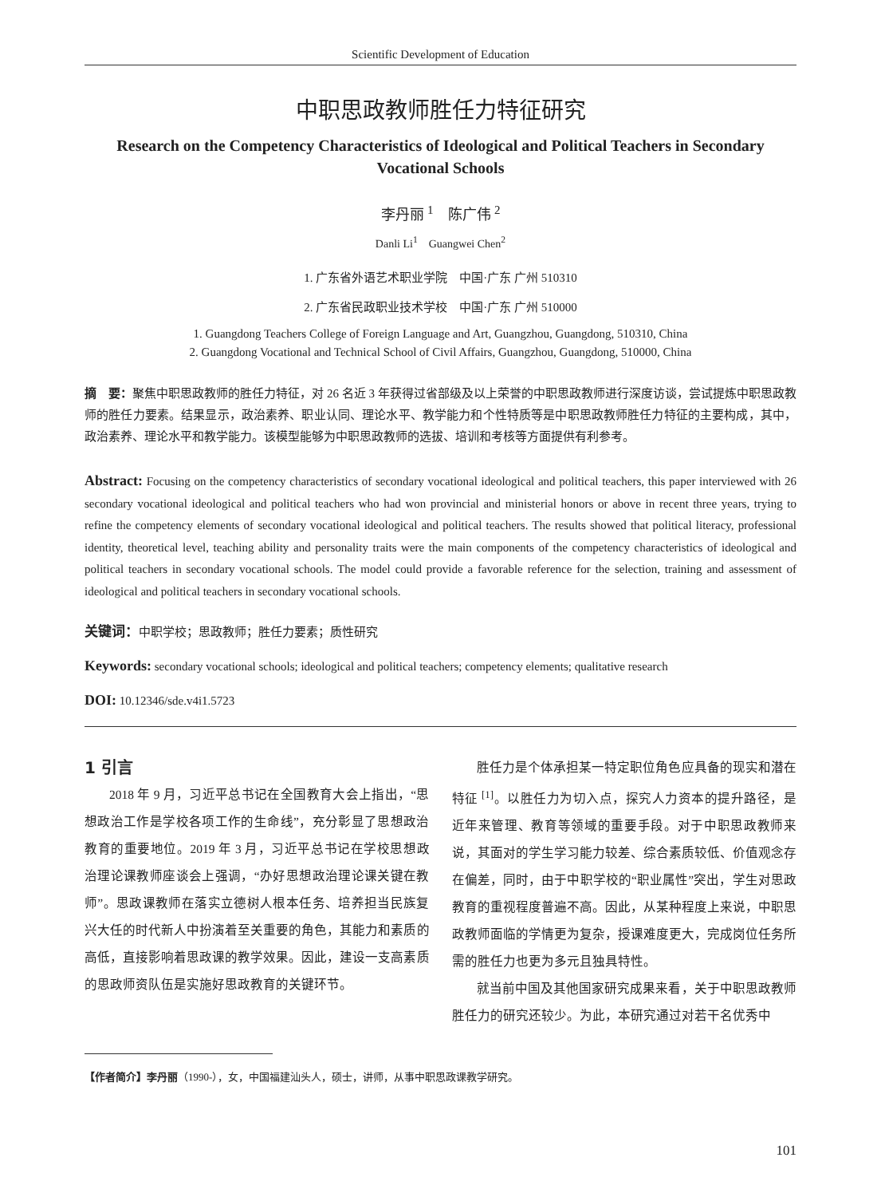Scientific Development of Education
中职思政教师胜任力特征研究
Research on the Competency Characteristics of Ideological and Political Teachers in Secondary Vocational Schools
李丹丽 <sup>1</sup>　陈广伟 <sup>2</sup>
Danli Li<sup>1</sup>　Guangwei Chen<sup>2</sup>
1. 广东省外语艺术职业学院　中国·广东 广州 510310
2. 广东省民政职业技术学校　中国·广东 广州 510000
1. Guangdong Teachers College of Foreign Language and Art, Guangzhou, Guangdong, 510310, China
2. Guangdong Vocational and Technical School of Civil Affairs, Guangzhou, Guangdong, 510000, China
摘　要：聚焦中职思政教师的胜任力特征，对 26 名近 3 年获得过省部级及以上荣誉的中职思政教师进行深度访谈，尝试提炼中职思政教师的胜任力要素。结果显示，政治素养、职业认同、理论水平、教学能力和个性特质等是中职思政教师胜任力特征的主要构成，其中，政治素养、理论水平和教学能力。该模型能够为中职思政教师的选拔、培训和考核等方面提供有利参考。
Abstract: Focusing on the competency characteristics of secondary vocational ideological and political teachers, this paper interviewed with 26 secondary vocational ideological and political teachers who had won provincial and ministerial honors or above in recent three years, trying to refine the competency elements of secondary vocational ideological and political teachers. The results showed that political literacy, professional identity, theoretical level, teaching ability and personality traits were the main components of the competency characteristics of ideological and political teachers in secondary vocational schools. The model could provide a favorable reference for the selection, training and assessment of ideological and political teachers in secondary vocational schools.
关键词：中职学校；思政教师；胜任力要素；质性研究
Keywords: secondary vocational schools; ideological and political teachers; competency elements; qualitative research
DOI: 10.12346/sde.v4i1.5723
1 引言
2018 年 9 月，习近平总书记在全国教育大会上指出，“思想政治工作是学校各项工作的生命线”，充分彰显了思想政治教育的重要地位。2019 年 3 月，习近平总书记在学校思想政治理论课教师座谈会上强调，“办好思想政治理论课关键在教师”。思政课教师在落实立德树人根本任务、培养担当民族复兴大任的时代新人中扮演着至关重要的角色，其能力和素质的高低，直接影响着思政课的教学效果。因此，建设一支高素质的思政师资队伍是实施好思政教育的关键环节。
胜任力是个体承担某一特定职位角色应具备的现实和潜在特征 <sup>[1]</sup>。以胜任力为切入点，探究人力资本的提升路径，是近年来管理、教育等领域的重要手段。对于中职思政教师来说，其面对的学生学习能力较差、综合素质较低、价值观念存在偏差，同时，由于中职学校的“职业属性”突出，学生对思政教育的重视程度普遍不高。因此，从某种程度上来说，中职思政教师面临的学情更为复杂，授课难度更大，完成岗位任务所需的胜任力也更为多元且独具特性。
就当前中国及其他国家研究成果来看，关于中职思政教师胜任力的研究还较少。为此，本研究通过对若干名优秀中
【作者简介】李丹丽（1990-），女，中国福建汕头人，硕士，讲师，从事中职思政课教学研究。
101